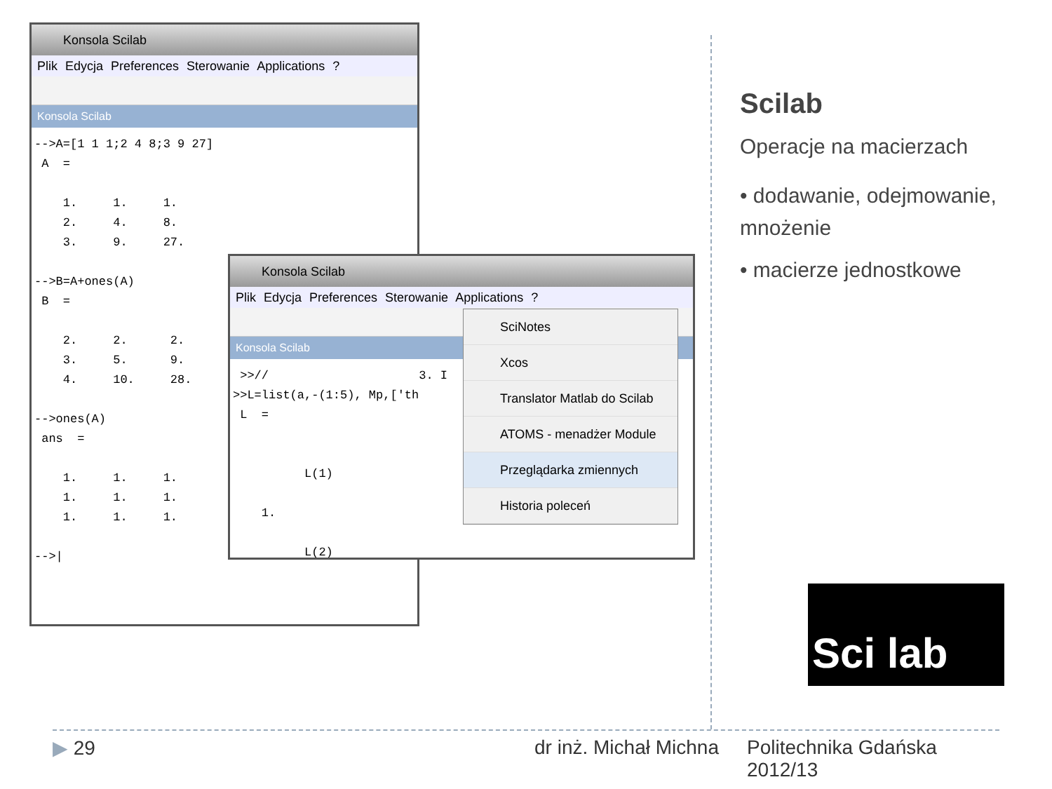Konsola Scilab
Plik Edycja Preferences Sterowanie Applications ?
Konsola Scilab
-->A=[1 1 1;2 4 8;3 9 27]
 A  =

    1.     1.     1.
    2.     4.     8.
    3.     9.     27.

-->B=A+ones(A)
 B  =

    2.     2.      2.
    3.     5.      9.
    4.     10.     28.

-->ones(A)
 ans  =

    1.     1.     1.
    1.     1.     1.
    1.     1.     1.

-->|
Konsola Scilab
Plik Edycja Preferences Sterowanie Applications ?
Konsola Scilab
 >>//                     3. I
>>L=list(a,-(1:5), Mp,['th
 L  =


          L(1)

    1.

          L(2)
SciNotes
Xcos
Translator Matlab do Scilab
ATOMS - menadżer Module
Przeglądarka zmiennych
Historia poleceń
Scilab
Operacje na macierzach
• dodawanie, odejmowanie, mnożenie
• macierze jednostkowe
Sci lab
▶ 29 dr inż. Michał Michna
Politechnika Gdańska
2012/13